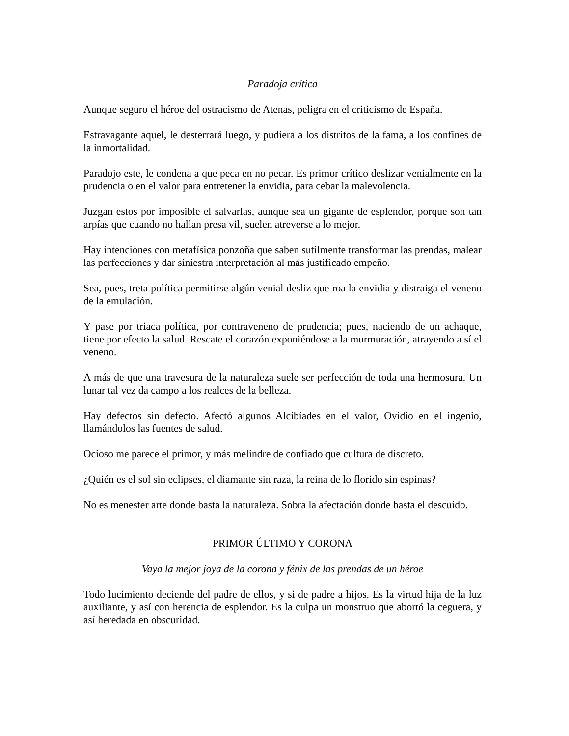Paradoja crítica
Aunque seguro el héroe del ostracismo de Atenas, peligra en el criticismo de España.
Estravagante aquel, le desterrará luego, y pudiera a los distritos de la fama, a los confines de la inmortalidad.
Paradojo este, le condena a que peca en no pecar. Es primor crítico deslizar venialmente en la prudencia o en el valor para entretener la envidia, para cebar la malevolencia.
Juzgan estos por imposible el salvarlas, aunque sea un gigante de esplendor, porque son tan arpías que cuando no hallan presa vil, suelen atreverse a lo mejor.
Hay intenciones con metafísica ponzoña que saben sutilmente transformar las prendas, malear las perfecciones y dar siniestra interpretación al más justificado empeño.
Sea, pues, treta política permitirse algún venial desliz que roa la envidia y distraiga el veneno de la emulación.
Y pase por triaca política, por contraveneno de prudencia; pues, naciendo de un achaque, tiene por efecto la salud. Rescate el corazón exponiéndose a la murmuración, atrayendo a sí el veneno.
A más de que una travesura de la naturaleza suele ser perfección de toda una hermosura. Un lunar tal vez da campo a los realces de la belleza.
Hay defectos sin defecto. Afectó algunos Alcibíades en el valor, Ovidio en el ingenio, llamándolos las fuentes de salud.
Ocioso me parece el primor, y más melindre de confiado que cultura de discreto.
¿Quién es el sol sin eclipses, el diamante sin raza, la reina de lo florido sin espinas?
No es menester arte donde basta la naturaleza. Sobra la afectación donde basta el descuido.
PRIMOR ÚLTIMO Y CORONA
Vaya la mejor joya de la corona y fénix de las prendas de un héroe
Todo lucimiento deciende del padre de ellos, y si de padre a hijos. Es la virtud hija de la luz auxiliante, y así con herencia de esplendor. Es la culpa un monstruo que abortó la ceguera, y así heredada en obscuridad.